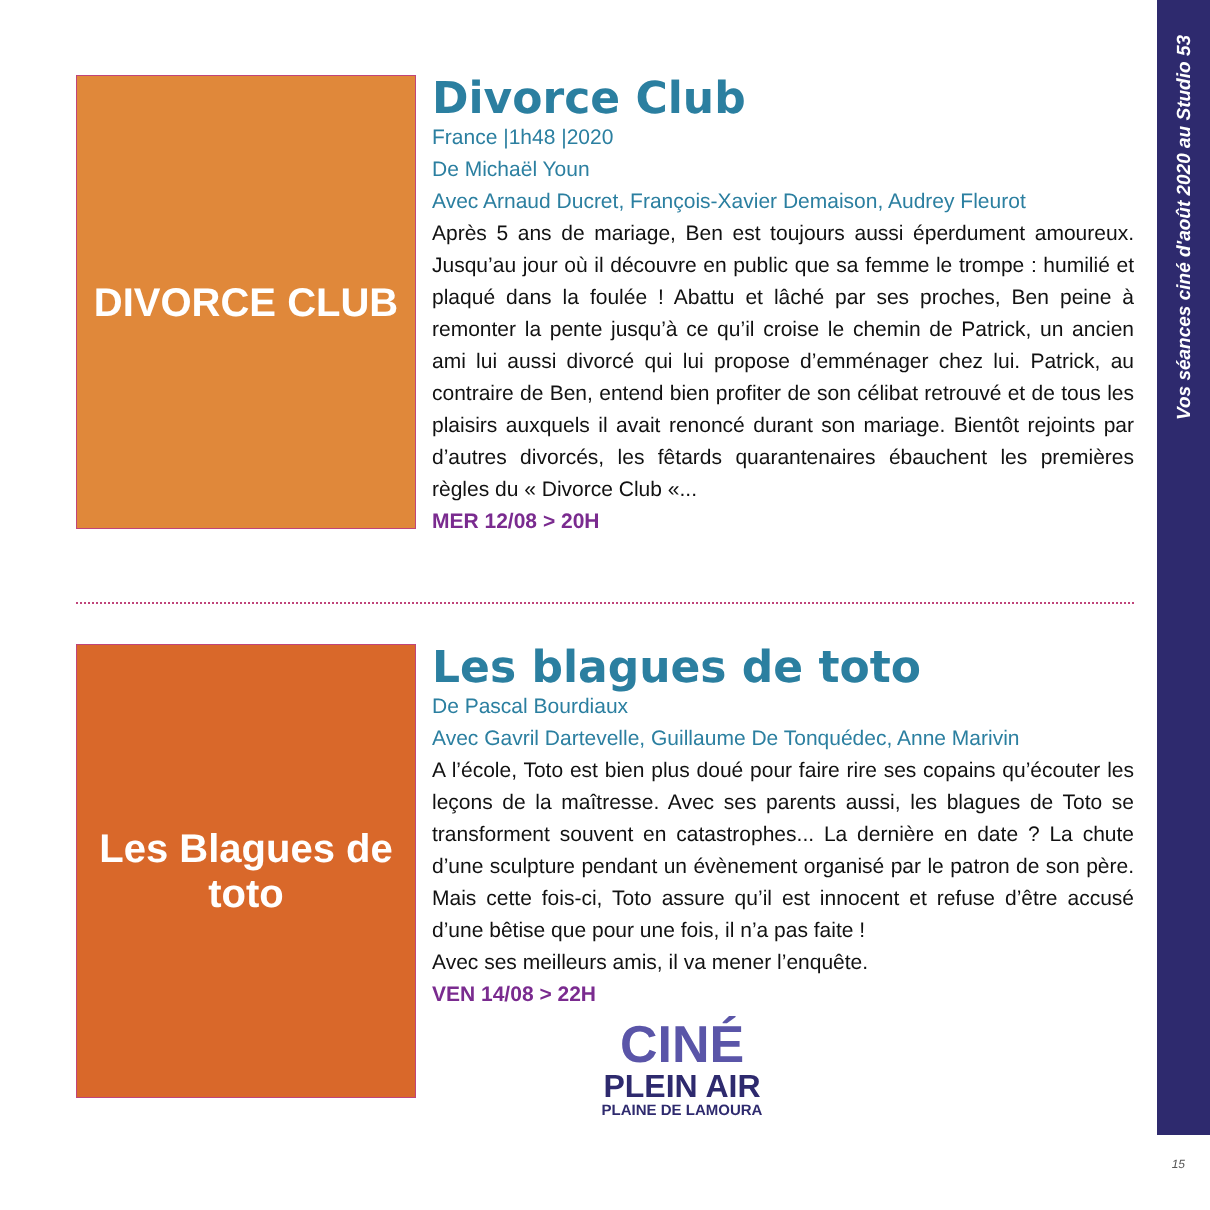Vos séances ciné d'août 2020 au Studio 53
DIVORCE CLUB
Divorce Club
France |1h48 |2020
De Michaël Youn
Avec Arnaud Ducret, François-Xavier Demaison, Audrey Fleurot
Après 5 ans de mariage, Ben est toujours aussi éperdument amoureux. Jusqu’au jour où il découvre en public que sa femme le trompe : humilié et plaqué dans la foulée ! Abattu et lâché par ses proches, Ben peine à remonter la pente jusqu’à ce qu’il croise le chemin de Patrick, un ancien ami lui aussi divorcé qui lui propose d’emménager chez lui. Patrick, au contraire de Ben, entend bien profiter de son célibat retrouvé et de tous les plaisirs auxquels il avait renoncé durant son mariage. Bientôt rejoints par d’autres divorcés, les fêtards quarantenaires ébauchent les premières règles du « Divorce Club «...
MER 12/08 > 20H
Les Blagues de toto
Les blagues de toto
De Pascal Bourdiaux
Avec Gavril Dartevelle, Guillaume De Tonquédec, Anne Marivin
A l’école, Toto est bien plus doué pour faire rire ses copains qu’écouter les leçons de la maîtresse. Avec ses parents aussi, les blagues de Toto se transforment souvent en catastrophes... La dernière en date ? La chute d’une sculpture pendant un évènement organisé par le patron de son père. Mais cette fois-ci, Toto assure qu’il est innocent et refuse d’être accusé d’une bêtise que pour une fois, il n’a pas faite !
Avec ses meilleurs amis, il va mener l’enquête.
VEN 14/08 > 22H
CINÉ
PLEIN AIR
PLAINE DE LAMOURA
15